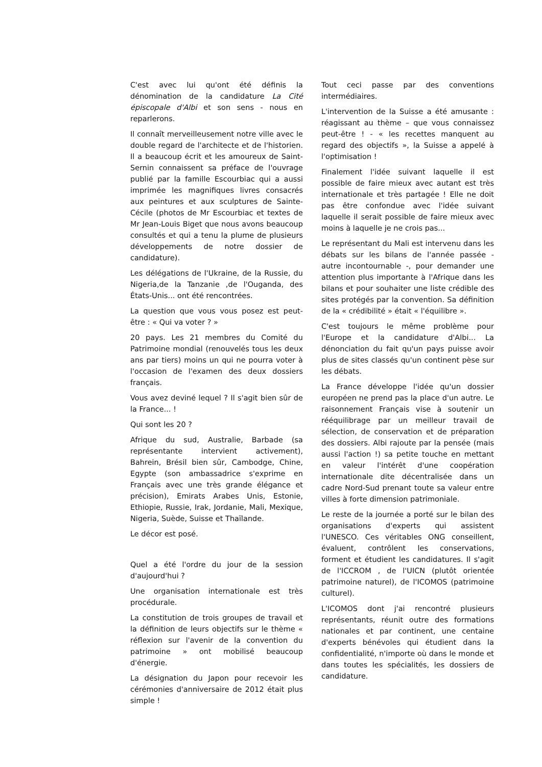C'est avec lui qu'ont été définis la dénomination de la candidature La Cité épiscopale d'Albi et son sens - nous en reparlerons.
Il connaît merveilleusement notre ville avec le double regard de l'architecte et de l'historien. Il a beaucoup écrit et les amoureux de Saint-Sernin connaissent sa préface de l'ouvrage publié par la famille Escourbiac qui a aussi imprimée les magnifiques livres consacrés aux peintures et aux sculptures de Sainte-Cécile (photos de Mr Escourbiac et textes de Mr Jean-Louis Biget que nous avons beaucoup consultés et qui a tenu la plume de plusieurs développements de notre dossier de candidature).
Les délégations de l'Ukraine, de la Russie, du Nigeria,de la Tanzanie ,de l'Ouganda, des États-Unis... ont été rencontrées.
La question que vous vous posez est peut-être : « Qui va voter ? »
20 pays. Les 21 membres du Comité du Patrimoine mondial (renouvelés tous les deux ans par tiers) moins un qui ne pourra voter à l'occasion de l'examen des deux dossiers français.
Vous avez deviné lequel ? Il s'agit bien sûr de la France... !
Qui sont les 20 ?
Afrique du sud, Australie, Barbade (sa représentante intervient activement), Bahrein, Brésil bien sûr, Cambodge, Chine, Egypte (son ambassadrice s'exprime en Français avec une très grande élégance et précision), Emirats Arabes Unis, Estonie, Ethiopie, Russie, Irak, Jordanie, Mali, Mexique, Nigeria, Suède, Suisse et Thaïlande.
Le décor est posé.
Quel a été l'ordre du jour de la session d'aujourd'hui ?
Une organisation internationale est très procédurale.
La constitution de trois groupes de travail et la définition de leurs objectifs sur le thème « réflexion sur l'avenir de la convention du patrimoine » ont mobilisé beaucoup d'énergie.
La désignation du Japon pour recevoir les cérémonies d'anniversaire de 2012 était plus simple !
Tout ceci passe par des conventions intermédiaires.
L'intervention de la Suisse a été amusante : réagissant au thème – que vous connaissez peut-être ! - « les recettes manquent au regard des objectifs », la Suisse a appelé à l'optimisation !
Finalement l'idée suivant laquelle il est possible de faire mieux avec autant est très internationale et très partagée ! Elle ne doit pas être confondue avec l'idée suivant laquelle il serait possible de faire mieux avec moins à laquelle je ne crois pas...
Le représentant du Mali est intervenu dans les débats sur les bilans de l'année passée - autre incontournable -, pour demander une attention plus importante à l'Afrique dans les bilans et pour souhaiter une liste crédible des sites protégés par la convention. Sa définition de la « crédibilité » était « l'équilibre ».
C'est toujours le même problème pour l'Europe et la candidature d'Albi... La dénonciation du fait qu'un pays puisse avoir plus de sites classés qu'un continent pèse sur les débats.
La France développe l'idée qu'un dossier européen ne prend pas la place d'un autre. Le raisonnement Français vise à soutenir un rééquilibrage par un meilleur travail de sélection, de conservation et de préparation des dossiers. Albi rajoute par la pensée (mais aussi l'action !) sa petite touche en mettant en valeur l'intérêt d'une coopération internationale dite décentralisée dans un cadre Nord-Sud prenant toute sa valeur entre villes à forte dimension patrimoniale.
Le reste de la journée a porté sur le bilan des organisations d'experts qui assistent l'UNESCO. Ces véritables ONG conseillent, évaluent, contrôlent les conservations, forment et étudient les candidatures. Il s'agit de l'ICCROM , de l'UICN (plutôt orientée patrimoine naturel), de l'ICOMOS (patrimoine culturel).
L'ICOMOS dont j'ai rencontré plusieurs représentants, réunit outre des formations nationales et par continent, une centaine d'experts bénévoles qui étudient dans la confidentialité, n'importe où dans le monde et dans toutes les spécialités, les dossiers de candidature.